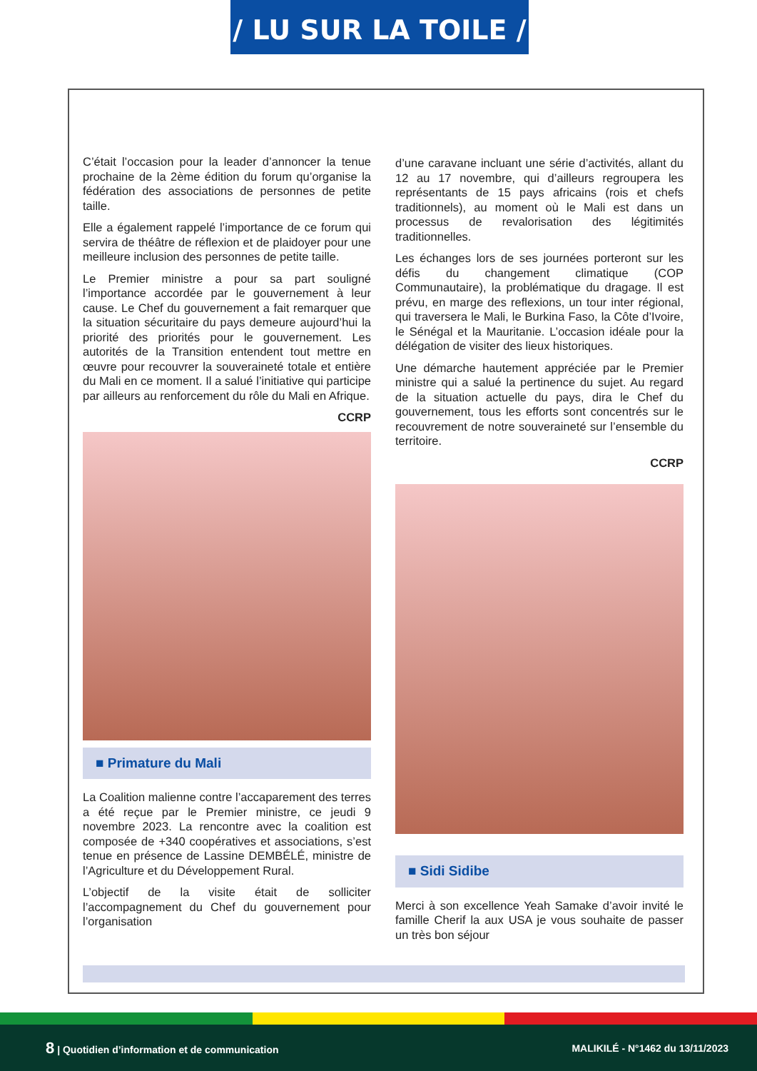/ LU SUR LA TOILE /
C’était l’occasion pour la leader d’annoncer la tenue prochaine de la 2ème édition du forum qu’organise la fédération des associations de personnes de petite taille.
Elle a également rappelé l’importance de ce forum qui servira de théâtre de réflexion et de plaidoyer pour une meilleure inclusion des personnes de petite taille.
Le Premier ministre a pour sa part souligné l’importance accordée par le gouvernement à leur cause. Le Chef du gouvernement a fait remarquer que la situation sécuritaire du pays demeure aujourd’hui la priorité des priorités pour le gouvernement. Les autorités de la Transition entendent tout mettre en œuvre pour recouvrer la souveraineté totale et entière du Mali en ce moment. Il a salué l’initiative qui participe par ailleurs au renforcement du rôle du Mali en Afrique.
CCRP
■ Primature du Mali
La Coalition malienne contre l’accaparement des terres a été reçue par le Premier ministre, ce jeudi 9 novembre 2023. La rencontre avec la coalition est composée de +340 coopératives et associations, s’est tenue en présence de Lassine DEMBÉLÉ, ministre de l’Agriculture et du Développement Rural.
L’objectif de la visite était de solliciter l’accompagnement du Chef du gouvernement pour l’organisation
d’une caravane incluant une série d’activités, allant du 12 au 17 novembre, qui d’ailleurs regroupera les représentants de 15 pays africains (rois et chefs traditionnels), au moment où le Mali est dans un processus de revalorisation des légitimités traditionnelles.
Les échanges lors de ses journées porteront sur les défis du changement climatique (COP Communautaire), la problématique du dragage. Il est prévu, en marge des reflexions, un tour inter régional, qui traversera le Mali, le Burkina Faso, la Côte d’Ivoire, le Sénégal et la Mauritanie. L’occasion idéale pour la délégation de visiter des lieux historiques.
Une démarche hautement appréciée par le Premier ministre qui a salué la pertinence du sujet. Au regard de la situation actuelle du pays, dira le Chef du gouvernement, tous les efforts sont concentrés sur le recouvrement de notre souveraineté sur l’ensemble du territoire.
CCRP
■ Sidi Sidibe
Merci à son excellence Yeah Samake d’avoir invité le famille Cherif la aux USA je vous souhaite de passer un très bon séjour
8 | Quotidien d’information et de communication MALIKILÉ - N°1462 du 13/11/2023